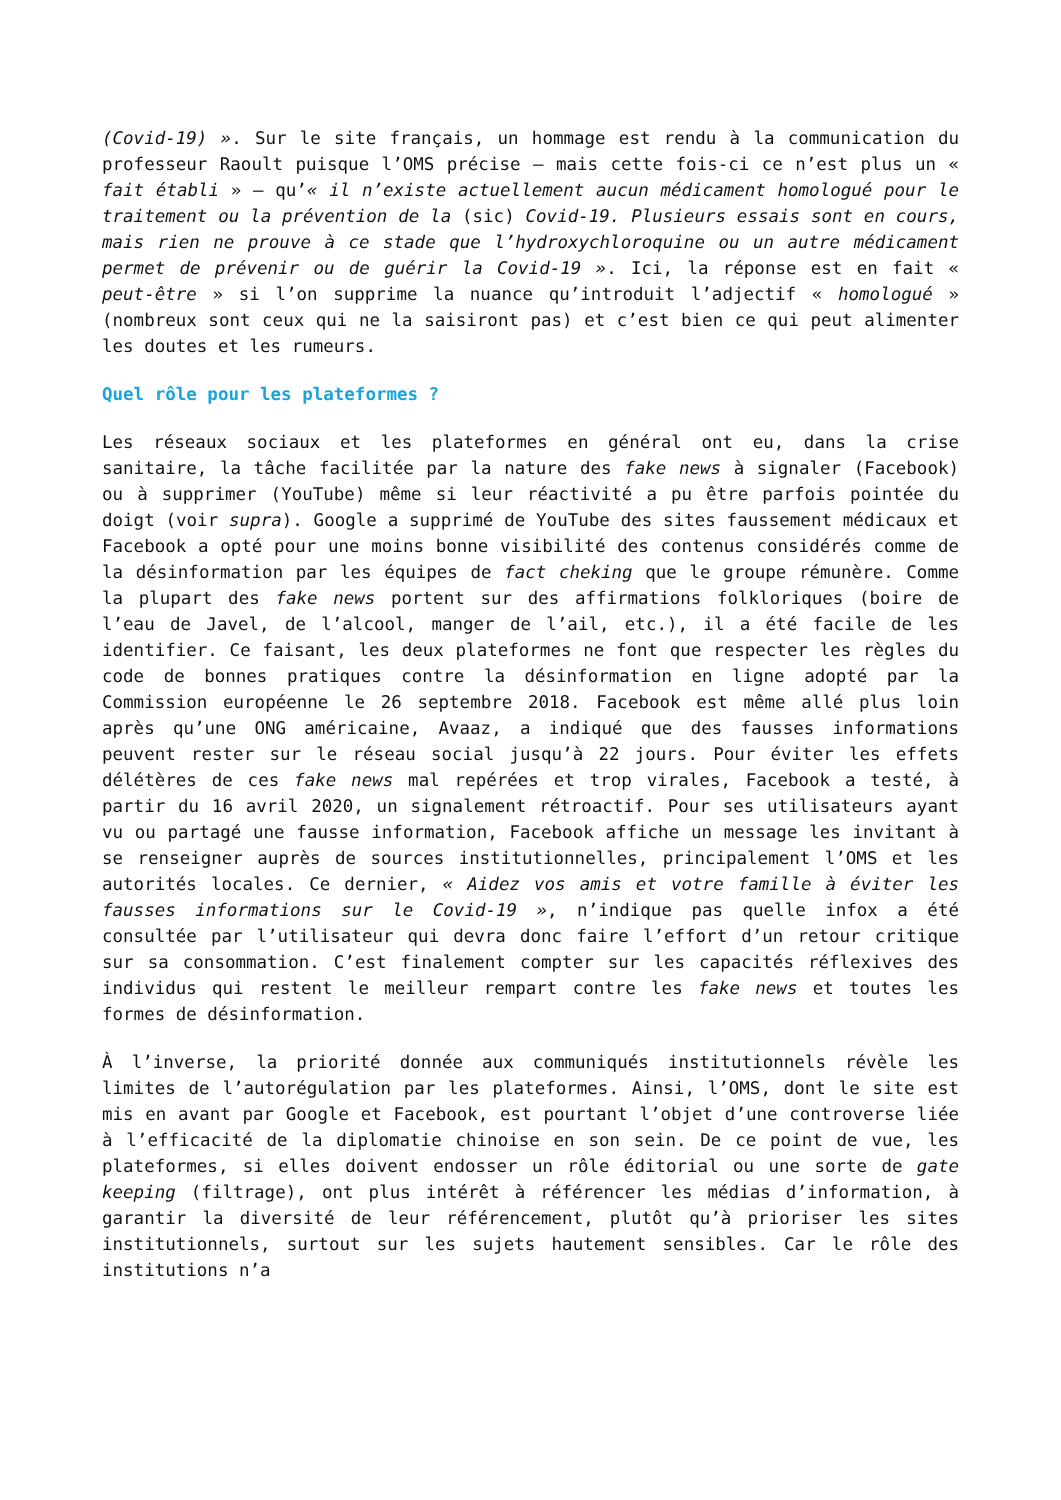(Covid-19) ». Sur le site français, un hommage est rendu à la communication du professeur Raoult puisque l’OMS précise – mais cette fois-ci ce n’est plus un « fait établi » – qu’« il n’existe actuellement aucun médicament homologué pour le traitement ou la prévention de la (sic) Covid-19. Plusieurs essais sont en cours, mais rien ne prouve à ce stade que l’hydroxychloroquine ou un autre médicament permet de prévenir ou de guérir la Covid-19 ». Ici, la réponse est en fait « peut-être » si l’on supprime la nuance qu’introduit l’adjectif « homologué » (nombreux sont ceux qui ne la saisiront pas) et c’est bien ce qui peut alimenter les doutes et les rumeurs.
Quel rôle pour les plateformes ?
Les réseaux sociaux et les plateformes en général ont eu, dans la crise sanitaire, la tâche facilitée par la nature des fake news à signaler (Facebook) ou à supprimer (YouTube) même si leur réactivité a pu être parfois pointée du doigt (voir supra). Google a supprimé de YouTube des sites faussement médicaux et Facebook a opté pour une moins bonne visibilité des contenus considérés comme de la désinformation par les équipes de fact cheking que le groupe rémunère. Comme la plupart des fake news portent sur des affirmations folkloriques (boire de l’eau de Javel, de l’alcool, manger de l’ail, etc.), il a été facile de les identifier. Ce faisant, les deux plateformes ne font que respecter les règles du code de bonnes pratiques contre la désinformation en ligne adopté par la Commission européenne le 26 septembre 2018. Facebook est même allé plus loin après qu’une ONG américaine, Avaaz, a indiqué que des fausses informations peuvent rester sur le réseau social jusqu’à 22 jours. Pour éviter les effets délétères de ces fake news mal repérées et trop virales, Facebook a testé, à partir du 16 avril 2020, un signalement rétroactif. Pour ses utilisateurs ayant vu ou partagé une fausse information, Facebook affiche un message les invitant à se renseigner auprès de sources institutionnelles, principalement l’OMS et les autorités locales. Ce dernier, « Aidez vos amis et votre famille à éviter les fausses informations sur le Covid-19 », n’indique pas quelle infox a été consultée par l’utilisateur qui devra donc faire l’effort d’un retour critique sur sa consommation. C’est finalement compter sur les capacités réflexives des individus qui restent le meilleur rempart contre les fake news et toutes les formes de désinformation.
À l’inverse, la priorité donnée aux communiqués institutionnels révèle les limites de l’autorégulation par les plateformes. Ainsi, l’OMS, dont le site est mis en avant par Google et Facebook, est pourtant l’objet d’une controverse liée à l’efficacité de la diplomatie chinoise en son sein. De ce point de vue, les plateformes, si elles doivent endosser un rôle éditorial ou une sorte de gate keeping (filtrage), ont plus intérêt à référencer les médias d’information, à garantir la diversité de leur référencement, plutôt qu’à prioriser les sites institutionnels, surtout sur les sujets hautement sensibles. Car le rôle des institutions n’a